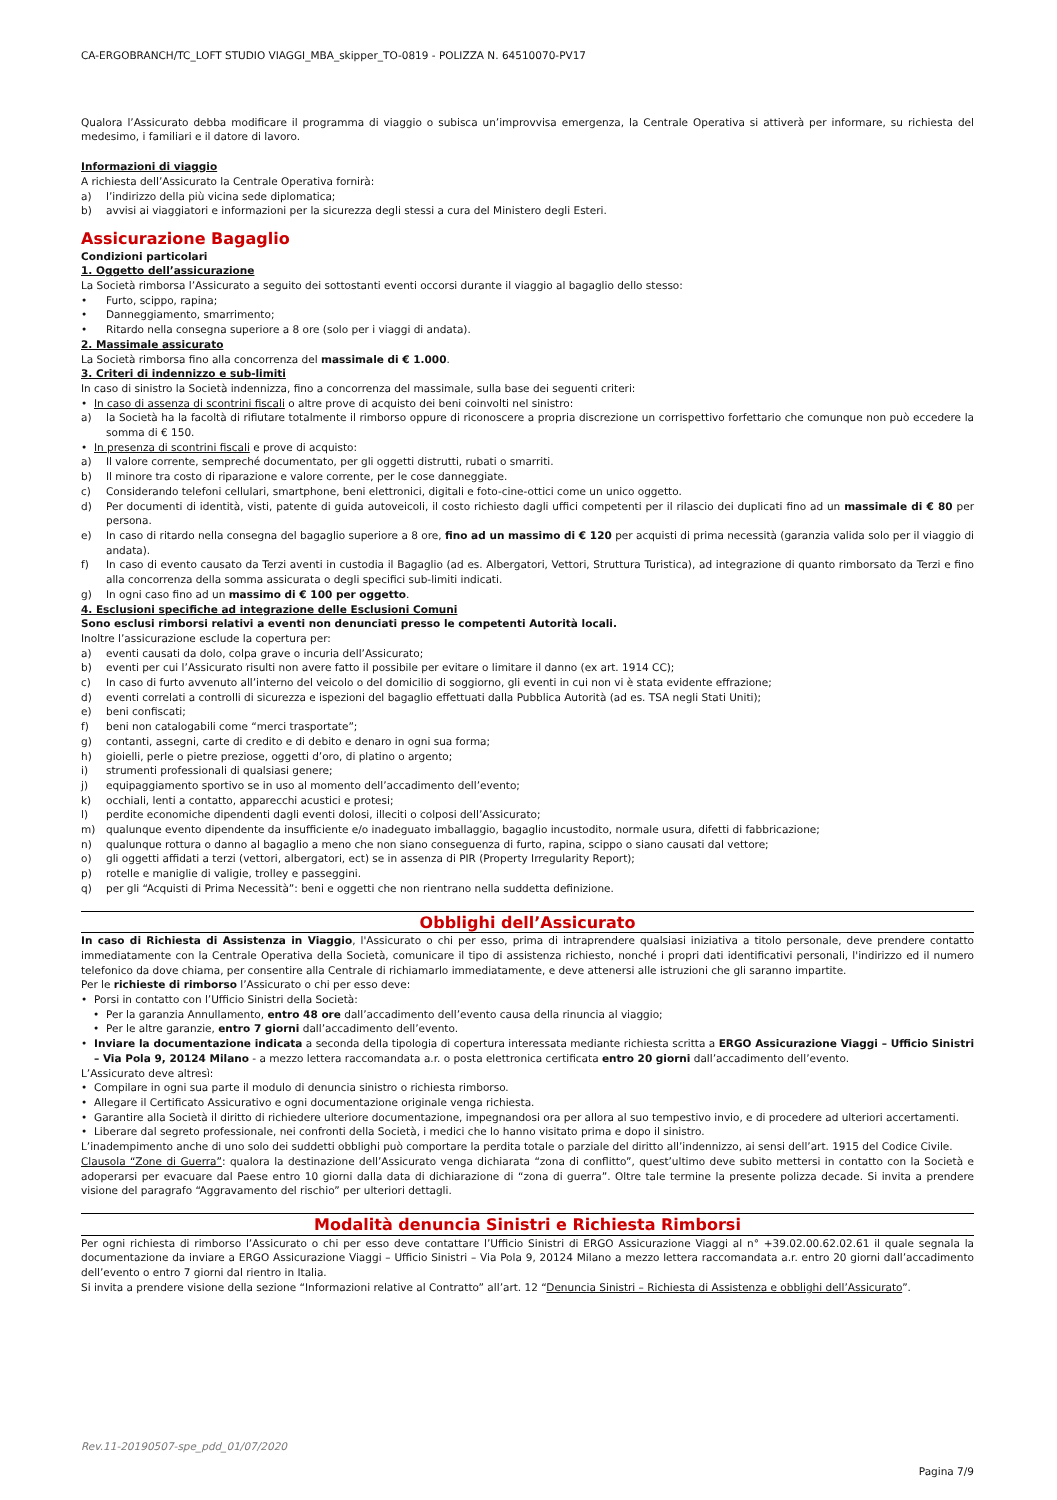CA-ERGOBRANCH/TC_LOFT STUDIO VIAGGI_MBA_skipper_TO-0819 - POLIZZA N. 64510070-PV17
Qualora l’Assicurato debba modificare il programma di viaggio o subisca un’improvvisa emergenza, la Centrale Operativa si attiverà per informare, su richiesta del medesimo, i familiari e il datore di lavoro.
Informazioni di viaggio
A richiesta dell’Assicurato la Centrale Operativa fornirà:
a) l’indirizzo della più vicina sede diplomatica;
b) avvisi ai viaggiatori e informazioni per la sicurezza degli stessi a cura del Ministero degli Esteri.
Assicurazione Bagaglio
Condizioni particolari
1. Oggetto dell’assicurazione
La Società rimborsa l’Assicurato a seguito dei sottostanti eventi occorsi durante il viaggio al bagaglio dello stesso:
• Furto, scippo, rapina;
• Danneggiamento, smarrimento;
• Ritardo nella consegna superiore a 8 ore (solo per i viaggi di andata).
2. Massimale assicurato
La Società rimborsa fino alla concorrenza del massimale di € 1.000.
3. Criteri di indennizzo e sub-limiti
In caso di sinistro la Società indennizza, fino a concorrenza del massimale, sulla base dei seguenti criteri:
• In caso di assenza di scontrini fiscali o altre prove di acquisto dei beni coinvolti nel sinistro:
a) la Società ha la facoltà di rifiutare totalmente il rimborso oppure di riconoscere a propria discrezione un corrispettivo forfettario che comunque non può eccedere la somma di € 150.
• In presenza di scontrini fiscali e prove di acquisto:
a) Il valore corrente, sempreché documentato, per gli oggetti distrutti, rubati o smarriti.
b) Il minore tra costo di riparazione e valore corrente, per le cose danneggiate.
c) Considerando telefoni cellulari, smartphone, beni elettronici, digitali e foto-cine-ottici come un unico oggetto.
d) Per documenti di identità, visti, patente di guida autoveicoli, il costo richiesto dagli uffici competenti per il rilascio dei duplicati fino ad un massimale di € 80 per persona.
e) In caso di ritardo nella consegna del bagaglio superiore a 8 ore, fino ad un massimo di € 120 per acquisti di prima necessità (garanzia valida solo per il viaggio di andata).
f) In caso di evento causato da Terzi aventi in custodia il Bagaglio (ad es. Albergatori, Vettori, Struttura Turistica), ad integrazione di quanto rimborsato da Terzi e fino alla concorrenza della somma assicurata o degli specifici sub-limiti indicati.
g) In ogni caso fino ad un massimo di € 100 per oggetto.
4. Esclusioni specifiche ad integrazione delle Esclusioni Comuni
Sono esclusi rimborsi relativi a eventi non denunciati presso le competenti Autorità locali.
Inoltre l’assicurazione esclude la copertura per:
a) eventi causati da dolo, colpa grave o incuria dell’Assicurato;
b) eventi per cui l’Assicurato risulti non avere fatto il possibile per evitare o limitare il danno (ex art. 1914 CC);
c) In caso di furto avvenuto all’interno del veicolo o del domicilio di soggiorno, gli eventi in cui non vi è stata evidente effrazione;
d) eventi correlati a controlli di sicurezza e ispezioni del bagaglio effettuati dalla Pubblica Autorità (ad es. TSA negli Stati Uniti);
e) beni confiscati;
f) beni non catalogabili come “merci trasportate”;
g) contanti, assegni, carte di credito e di debito e denaro in ogni sua forma;
h) gioielli, perle o pietre preziose, oggetti d’oro, di platino o argento;
i) strumenti professionali di qualsiasi genere;
j) equipaggiamento sportivo se in uso al momento dell’accadimento dell’evento;
k) occhiali, lenti a contatto, apparecchi acustici e protesi;
l) perdite economiche dipendenti dagli eventi dolosi, illeciti o colposi dell’Assicurato;
m) qualunque evento dipendente da insufficiente e/o inadeguato imballaggio, bagaglio incustodito, normale usura, difetti di fabbricazione;
n) qualunque rottura o danno al bagaglio a meno che non siano conseguenza di furto, rapina, scippo o siano causati dal vettore;
o) gli oggetti affidati a terzi (vettori, albergatori, ect) se in assenza di PIR (Property Irregularity Report);
p) rotelle e maniglie di valigie, trolley e passeggini.
q) per gli “Acquisti di Prima Necessità”: beni e oggetti che non rientrano nella suddetta definizione.
Obblighi dell’Assicurato
In caso di Richiesta di Assistenza in Viaggio, l'Assicurato o chi per esso, prima di intraprendere qualsiasi iniziativa a titolo personale, deve prendere contatto immediatamente con la Centrale Operativa della Società, comunicare il tipo di assistenza richiesto, nonché i propri dati identificativi personali, l'indirizzo ed il numero telefonico da dove chiama, per consentire alla Centrale di richiamarlo immediatamente, e deve attenersi alle istruzioni che gli saranno impartite.
Per le richieste di rimborso l’Assicurato o chi per esso deve:
• Porsi in contatto con l’Ufficio Sinistri della Società:
• Per la garanzia Annullamento, entro 48 ore dall’accadimento dell’evento causa della rinuncia al viaggio;
• Per le altre garanzie, entro 7 giorni dall’accadimento dell’evento.
• Inviare la documentazione indicata a seconda della tipologia di copertura interessata mediante richiesta scritta a ERGO Assicurazione Viaggi – Ufficio Sinistri – Via Pola 9, 20124 Milano - a mezzo lettera raccomandata a.r. o posta elettronica certificata entro 20 giorni dall’accadimento dell’evento.
L’Assicurato deve altresì:
• Compilare in ogni sua parte il modulo di denuncia sinistro o richiesta rimborso.
• Allegare il Certificato Assicurativo e ogni documentazione originale venga richiesta.
• Garantire alla Società il diritto di richiedere ulteriore documentazione, impegnandosi ora per allora al suo tempestivo invio, e di procedere ad ulteriori accertamenti.
• Liberare dal segreto professionale, nei confronti della Società, i medici che lo hanno visitato prima e dopo il sinistro.
L’inadempimento anche di uno solo dei suddetti obblighi può comportare la perdita totale o parziale del diritto all’indennizzo, ai sensi dell’art. 1915 del Codice Civile.
Clausola “Zone di Guerra”: qualora la destinazione dell’Assicurato venga dichiarata “zona di conflitto”, quest’ultimo deve subito mettersi in contatto con la Società e adoperarsi per evacuare dal Paese entro 10 giorni dalla data di dichiarazione di “zona di guerra”. Oltre tale termine la presente polizza decade. Si invita a prendere visione del paragrafo “Aggravamento del rischio” per ulteriori dettagli.
Modalità denuncia Sinistri e Richiesta Rimborsi
Per ogni richiesta di rimborso l’Assicurato o chi per esso deve contattare l’Ufficio Sinistri di ERGO Assicurazione Viaggi al n° +39.02.00.62.02.61 il quale segnala la documentazione da inviare a ERGO Assicurazione Viaggi – Ufficio Sinistri – Via Pola 9, 20124 Milano a mezzo lettera raccomandata a.r. entro 20 giorni dall’accadimento dell’evento o entro 7 giorni dal rientro in Italia.
Si invita a prendere visione della sezione “Informazioni relative al Contratto” all’art. 12 “Denuncia Sinistri – Richiesta di Assistenza e obblighi dell’Assicurato”.
Rev.11-20190507-spe_pdd_01/07/2020
Pagina 7/9